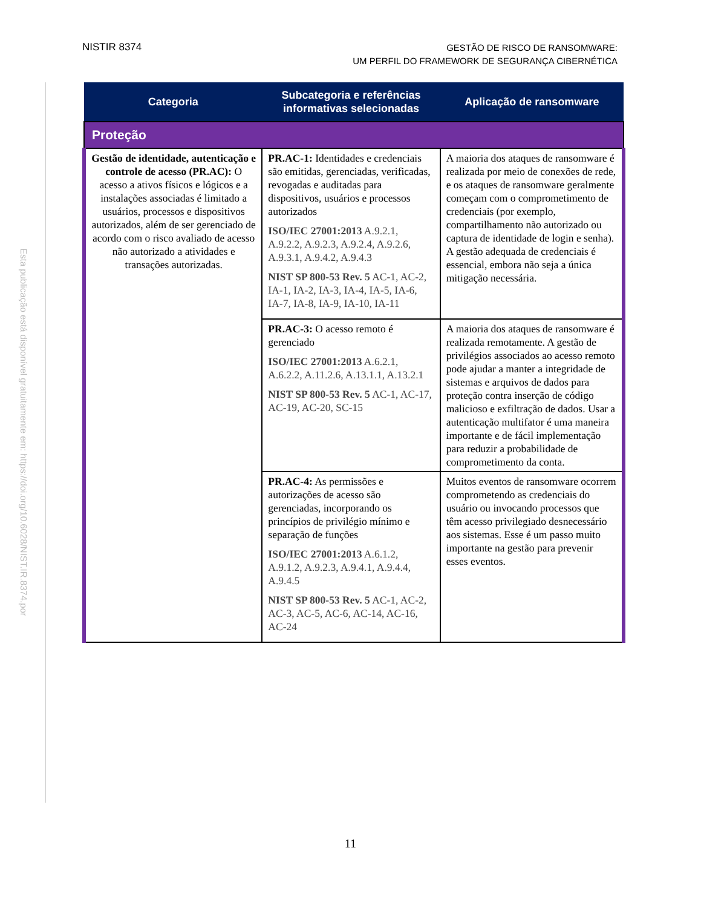NISTIR 8374
GESTÃO DE RISCO DE RANSOMWARE:
UM PERFIL DO FRAMEWORK DE SEGURANÇA CIBERNÉTICA
Esta publicação está disponível gratuitamente em: https://doi.org/10.6028/NIST.IR.8374.por
| Categoria | Subcategoria e referências informativas selecionadas | Aplicação de ransomware |
| --- | --- | --- |
| Proteção | | |
| Gestão de identidade, autenticação e controle de acesso (PR.AC): O acesso a ativos físicos e lógicos e a instalações associadas é limitado a usuários, processos e dispositivos autorizados, além de ser gerenciado de acordo com o risco avaliado de acesso não autorizado a atividades e transações autorizadas. | PR.AC-1: Identidades e credenciais são emitidas, gerenciadas, verificadas, revogadas e auditadas para dispositivos, usuários e processos autorizados ISO/IEC 27001:2013 A.9.2.1, A.9.2.2, A.9.2.3, A.9.2.4, A.9.2.6, A.9.3.1, A.9.4.2, A.9.4.3 NIST SP 800-53 Rev. 5 AC-1, AC-2, IA-1, IA-2, IA-3, IA-4, IA-5, IA-6, IA-7, IA-8, IA-9, IA-10, IA-11 | A maioria dos ataques de ransomware é realizada por meio de conexões de rede, e os ataques de ransomware geralmente começam com o comprometimento de credenciais (por exemplo, compartilhamento não autorizado ou captura de identidade de login e senha). A gestão adequada de credenciais é essencial, embora não seja a única mitigação necessária. |
| | PR.AC-3: O acesso remoto é gerenciado ISO/IEC 27001:2013 A.6.2.1, A.6.2.2, A.11.2.6, A.13.1.1, A.13.2.1 NIST SP 800-53 Rev. 5 AC-1, AC-17, AC-19, AC-20, SC-15 | A maioria dos ataques de ransomware é realizada remotamente. A gestão de privilégios associados ao acesso remoto pode ajudar a manter a integridade de sistemas e arquivos de dados para proteção contra inserção de código malicioso e exfiltração de dados. Usar a autenticação multifator é uma maneira importante e de fácil implementação para reduzir a probabilidade de comprometimento da conta. |
| | PR.AC-4: As permissões e autorizações de acesso são gerenciadas, incorporando os princípios de privilégio mínimo e separação de funções ISO/IEC 27001:2013 A.6.1.2, A.9.1.2, A.9.2.3, A.9.4.1, A.9.4.4, A.9.4.5 NIST SP 800-53 Rev. 5 AC-1, AC-2, AC-3, AC-5, AC-6, AC-14, AC-16, AC-24 | Muitos eventos de ransomware ocorrem comprometendo as credenciais do usuário ou invocando processos que têm acesso privilegiado desnecessário aos sistemas. Esse é um passo muito importante na gestão para prevenir esses eventos. |
11